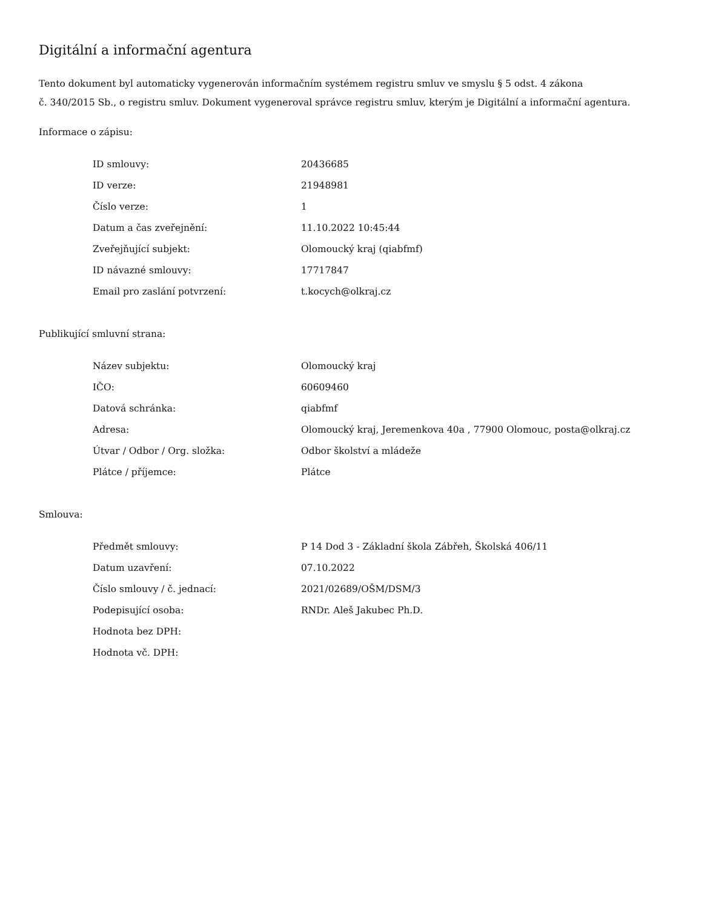Digitální a informační agentura
Tento dokument byl automaticky vygenerován informačním systémem registru smluv ve smyslu § 5 odst. 4 zákona
č. 340/2015 Sb., o registru smluv. Dokument vygeneroval správce registru smluv, kterým je Digitální a informační agentura.
Informace o zápisu:
| ID smlouvy: | 20436685 |
| ID verze: | 21948981 |
| Číslo verze: | 1 |
| Datum a čas zveřejnění: | 11.10.2022 10:45:44 |
| Zveřejňující subjekt: | Olomoucký kraj (qiabfmf) |
| ID návazné smlouvy: | 17717847 |
| Email pro zaslání potvrzení: | t.kocych@olkraj.cz |
Publikující smluvní strana:
| Název subjektu: | Olomoucký kraj |
| IČO: | 60609460 |
| Datová schránka: | qiabfmf |
| Adresa: | Olomoucký kraj, Jeremenkova 40a , 77900 Olomouc, posta@olkraj.cz |
| Útvar / Odbor / Org. složka: | Odbor školství a mládeže |
| Plátce / příjemce: | Plátce |
Smlouva:
| Předmět smlouvy: | P 14 Dod 3 - Základní škola Zábřeh, Školská 406/11 |
| Datum uzavření: | 07.10.2022 |
| Číslo smlouvy / č. jednací: | 2021/02689/OŠM/DSM/3 |
| Podepisující osoba: | RNDr. Aleš Jakubec Ph.D. |
| Hodnota bez DPH: | |
| Hodnota vč. DPH: | |